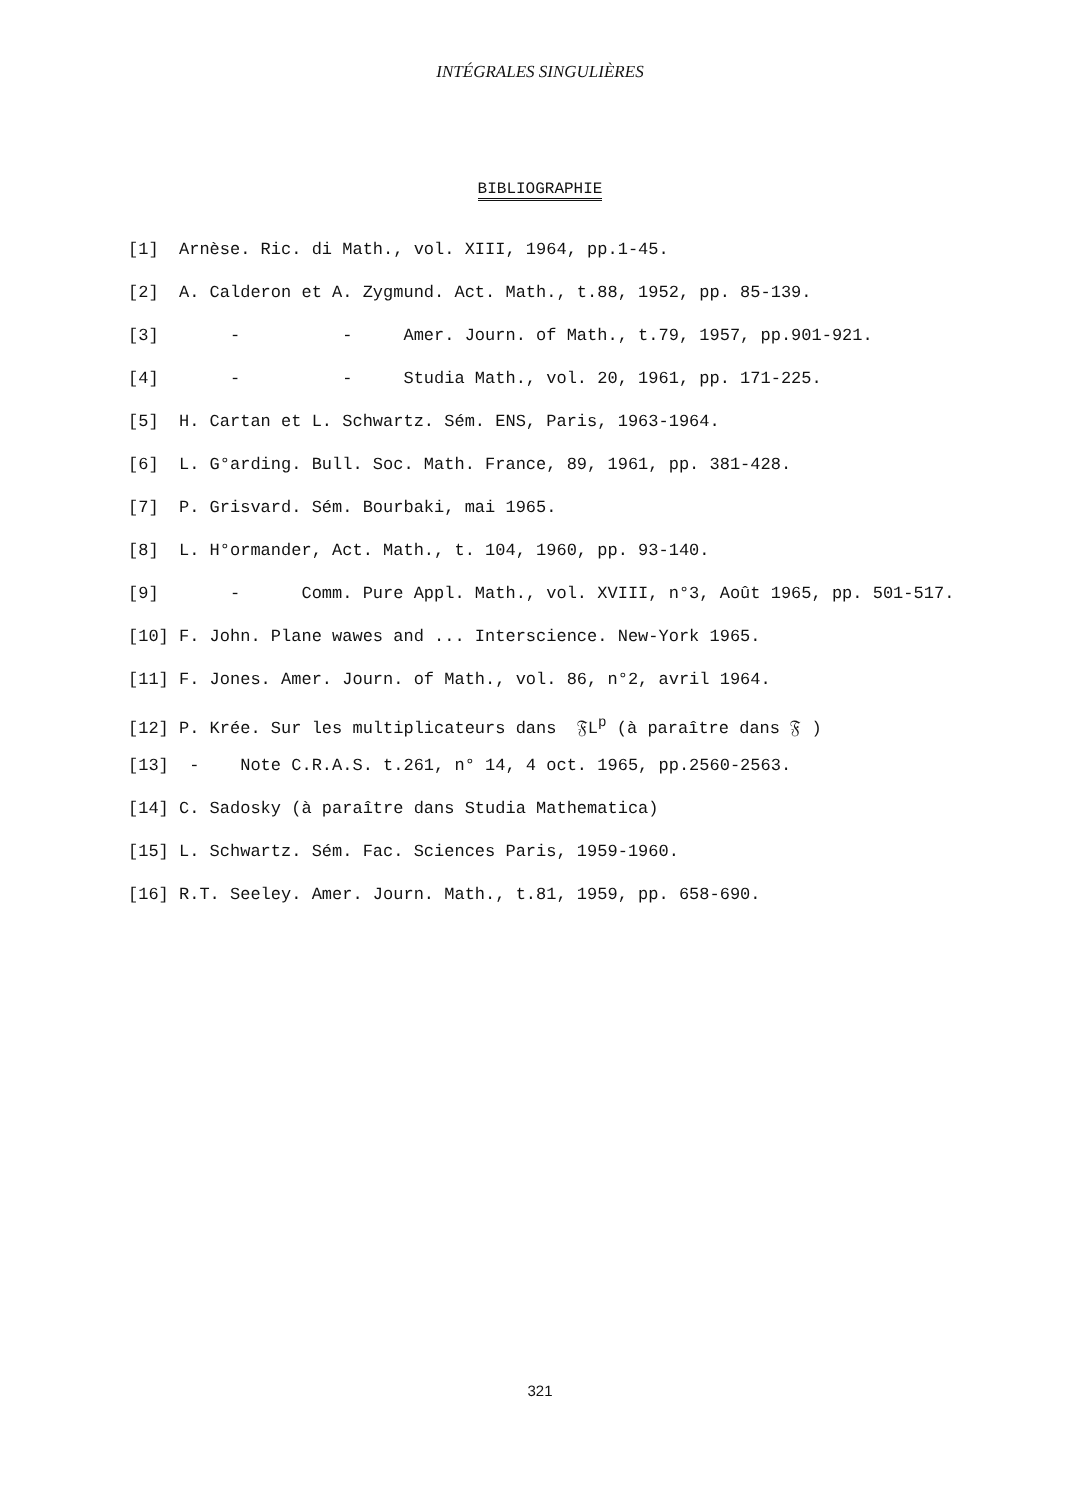INTÉGRALES SINGULIÈRES
BIBLIOGRAPHIE
[1] Arnèse. Ric. di Math., vol. XIII, 1964, pp.1-45.
[2] A. Calderon et A. Zygmund. Act. Math., t.88, 1952, pp. 85-139.
[3] - - Amer. Journ. of Math., t.79, 1957, pp.901-921.
[4] - - Studia Math., vol. 20, 1961, pp. 171-225.
[5] H. Cartan et L. Schwartz. Sém. ENS, Paris, 1963-1964.
[6] L. G°arding. Bull. Soc. Math. France, 89, 1961, pp. 381-428.
[7] P. Grisvard. Sém. Bourbaki, mai 1965.
[8] L. H°ormander, Act. Math., t. 104, 1960, pp. 93-140.
[9] - Comm. Pure Appl. Math., vol. XVIII, n°3, Août 1965, pp. 501-517.
[10] F. John. Plane wawes and ... Interscience. New-York 1965.
[11] F. Jones. Amer. Journ. of Math., vol. 86, n°2, avril 1964.
[12] P. Krée. Sur les multiplicateurs dans 𝔉L<sup>p</sup> (à paraître dans 𝔉 )
[13] - Note C.R.A.S. t.261, n° 14, 4 oct. 1965, pp.2560-2563.
[14] C. Sadosky (à paraître dans Studia Mathematica)
[15] L. Schwartz. Sém. Fac. Sciences Paris, 1959-1960.
[16] R.T. Seeley. Amer. Journ. Math., t.81, 1959, pp. 658-690.
321